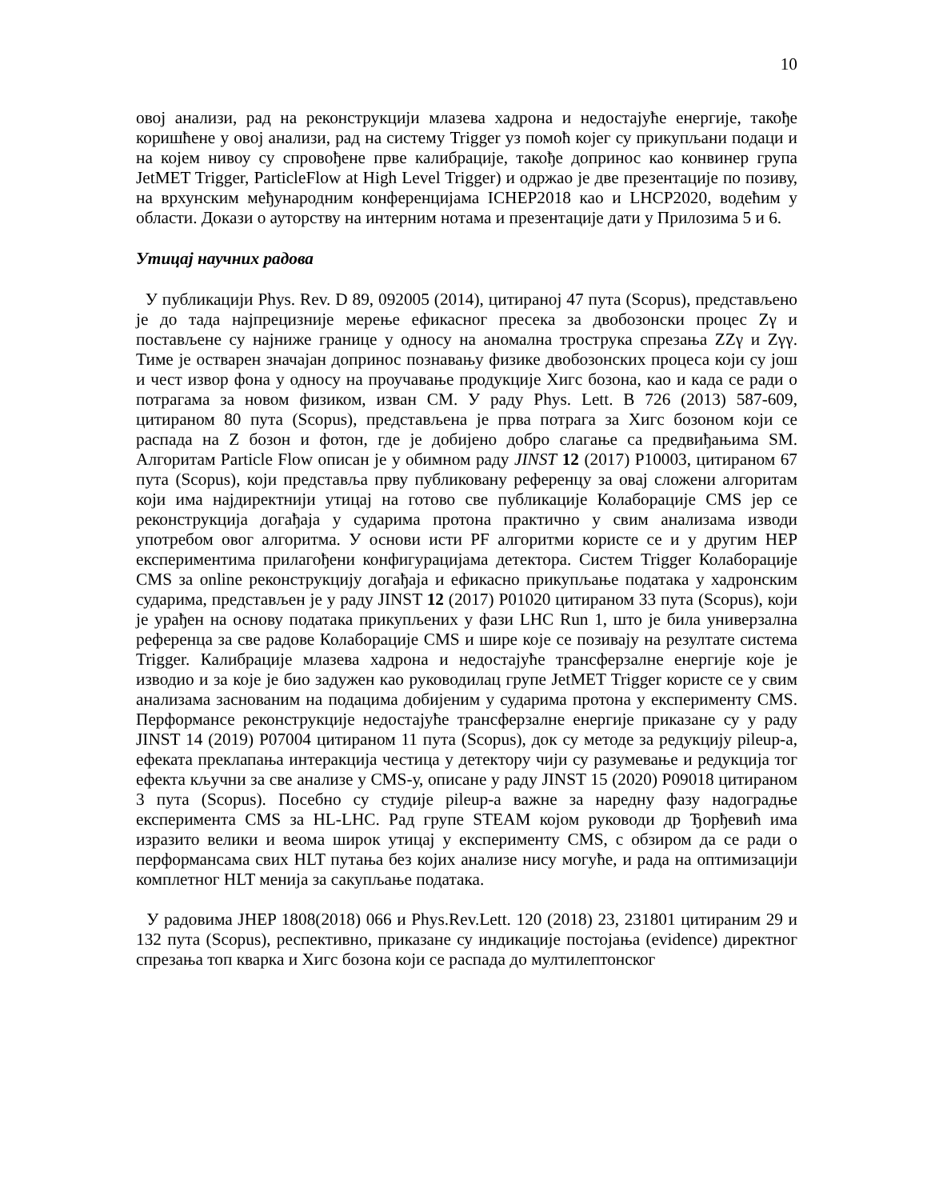10
овој анализи, рад на реконструкцији млазева хадрона и недостајуће енергије, такође коришћене у овој анализи, рад на систему Trigger уз помоћ којег су прикупљани подаци и на којем нивоу су спровођене прве калибрације, такође допринос као конвинер група JetMET Trigger, ParticleFlow at High Level Trigger) и одржао је две презентације по позиву, на врхунским међународним конференцијама ICHEP2018 као и LHCP2020, водећим у области. Докази о ауторству на интерним нотама и презентације дати у Прилозима 5 и 6.
Утицај научних радова
У публикацији Phys. Rev. D 89, 092005 (2014), цитираној 47 пута (Scopus), представљено је до тада најпрецизније мерење ефикасног пресека за двобозонски процес Zγ и постављене су најниже границе у односу на аномална трострука спрезања ZZγ и Zγγ. Тиме је остварен значајан допринос познавању физике двобозонских процеса који су још и чест извор фона у односу на проучавање продукције Хигс бозона, као и када се ради о потрагама за новом физиком, изван СМ. У раду Phys. Lett. B 726 (2013) 587-609, цитираном 80 пута (Scopus), представљена је прва потрага за Хигс бозоном који се распада на Z бозон и фотон, где је добијено добро слагање са предвиђањима SM. Алгоритам Particle Flow описан је у обимном раду JINST 12 (2017) P10003, цитираном 67 пута (Scopus), који представља прву публиковану референцу за овај сложени алгоритам који има најдиректнији утицај на готово све публикације Колаборације CMS јер се реконструкција догађаја у сударима протона практично у свим анализама изводи употребом овог алгоритма. У основи исти PF алгоритми користе се и у другим HEP експериментима прилагођени конфигурацијама детектора. Систем Trigger Колаборације CMS за online реконструкцију догађаја и ефикасно прикупљање података у хадронским сударима, представљен је у раду JINST 12 (2017) P01020 цитираном 33 пута (Scopus), који је урађен на основу података прикупљених у фази LHC Run 1, што је била универзална референца за све радове Колаборације CMS и шире које се позивају на резултате система Trigger. Калибрације млазева хадрона и недостајуће трансферзалне енергије које је изводио и за које је био задужен као руководилац групе JetMET Trigger користе се у свим анализама заснованим на подацима добијеним у сударима протона у експерименту CMS. Перформансе реконструкције недостајуће трансферзалне енергије приказане су у раду JINST 14 (2019) P07004 цитираном 11 пута (Scopus), док су методе за редукцију pileup-a, ефеката преклапања интеракција честица у детектору чији су разумевање и редукција тог ефекта кључни за све анализе у CMS-у, описане у раду JINST 15 (2020) P09018 цитираном 3 пута (Scopus). Посебно су студије pileup-a важне за наредну фазу надоградње експеримента CMS за HL-LHC. Рад групе STEAM којом руководи др Ђорђевић има изразито велики и веома широк утицај у експерименту CMS, с обзиром да се ради о перформансама свих HLT путања без којих анализе нису могуће, и рада на оптимизацији комплетног HLT менија за сакупљање података.
У радовима JHEP 1808(2018) 066 и Phys.Rev.Lett. 120 (2018) 23, 231801 цитираним 29 и 132 пута (Scopus), респективно, приказане су индикације постојања (evidence) директног спрезања топ кварка и Хигс бозона који се распада до мултилептонског